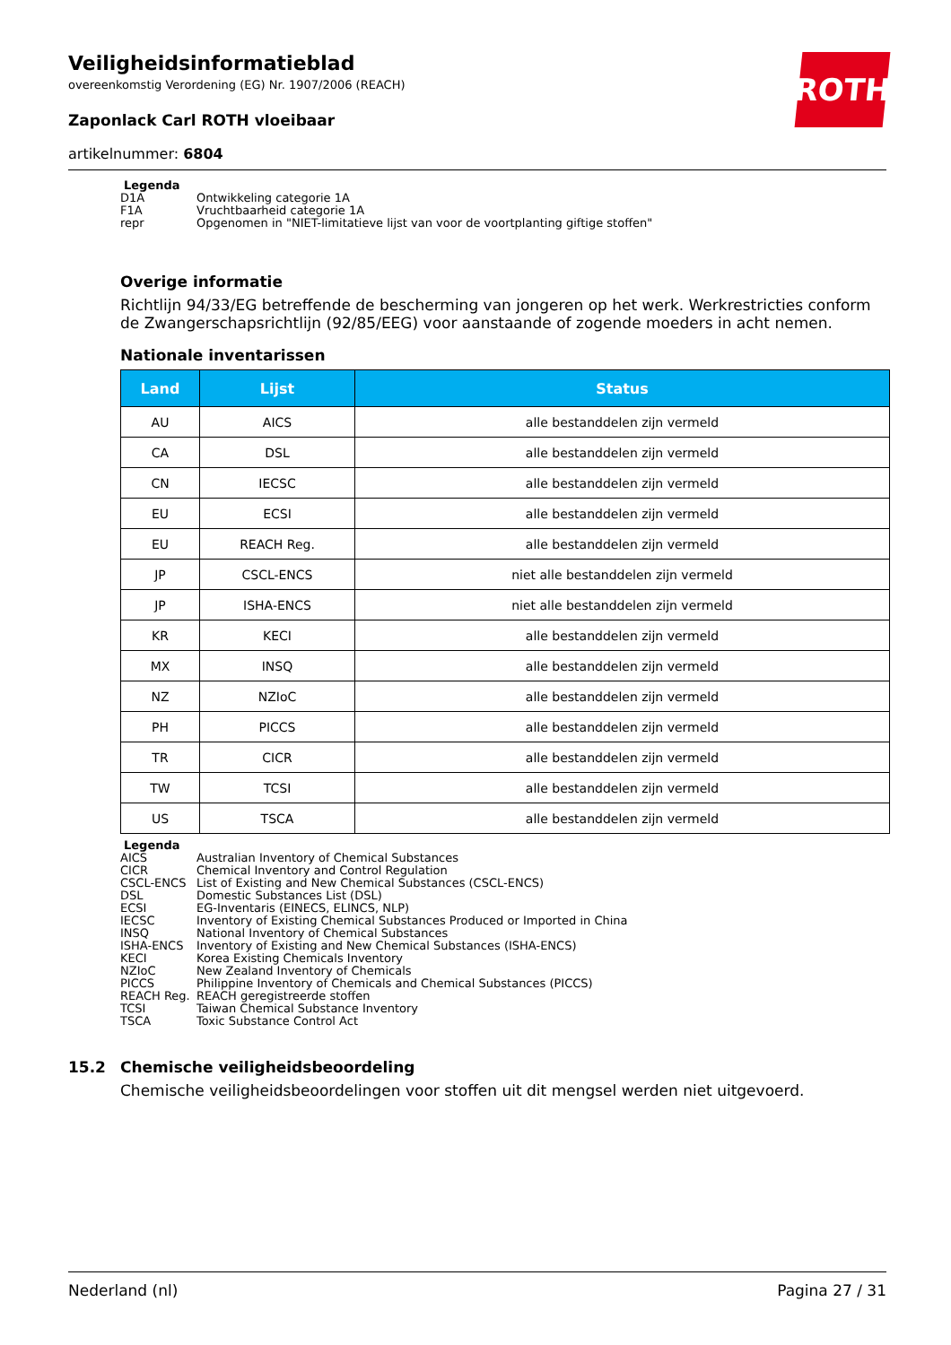ROTH
Veiligheidsinformatieblad
overeenkomstig Verordening (EG) Nr. 1907/2006 (REACH)
Zaponlack Carl ROTH vloeibaar
artikelnummer: 6804
Legenda
D1A Ontwikkeling categorie 1A
F1A Vruchtbaarheid categorie 1A
repr Opgenomen in "NIET-limitatieve lijst van voor de voortplanting giftige stoffen"
Overige informatie
Richtlijn 94/33/EG betreffende de bescherming van jongeren op het werk. Werkrestricties conform de Zwangerschapsrichtlijn (92/85/EEG) voor aanstaande of zogende moeders in acht nemen.
Nationale inventarissen
| Land | Lijst | Status |
| --- | --- | --- |
| AU | AICS | alle bestanddelen zijn vermeld |
| CA | DSL | alle bestanddelen zijn vermeld |
| CN | IECSC | alle bestanddelen zijn vermeld |
| EU | ECSI | alle bestanddelen zijn vermeld |
| EU | REACH Reg. | alle bestanddelen zijn vermeld |
| JP | CSCL-ENCS | niet alle bestanddelen zijn vermeld |
| JP | ISHA-ENCS | niet alle bestanddelen zijn vermeld |
| KR | KECI | alle bestanddelen zijn vermeld |
| MX | INSQ | alle bestanddelen zijn vermeld |
| NZ | NZIoC | alle bestanddelen zijn vermeld |
| PH | PICCS | alle bestanddelen zijn vermeld |
| TR | CICR | alle bestanddelen zijn vermeld |
| TW | TCSI | alle bestanddelen zijn vermeld |
| US | TSCA | alle bestanddelen zijn vermeld |
Legenda
AICS Australian Inventory of Chemical Substances
CICR Chemical Inventory and Control Regulation
CSCL-ENCS List of Existing and New Chemical Substances (CSCL-ENCS)
DSL Domestic Substances List (DSL)
ECSI EG-Inventaris (EINECS, ELINCS, NLP)
IECSC Inventory of Existing Chemical Substances Produced or Imported in China
INSQ National Inventory of Chemical Substances
ISHA-ENCS Inventory of Existing and New Chemical Substances (ISHA-ENCS)
KECI Korea Existing Chemicals Inventory
NZIoC New Zealand Inventory of Chemicals
PICCS Philippine Inventory of Chemicals and Chemical Substances (PICCS)
REACH Reg. REACH geregistreerde stoffen
TCSI Taiwan Chemical Substance Inventory
TSCA Toxic Substance Control Act
15.2 Chemische veiligheidsbeoordeling
Chemische veiligheidsbeoordelingen voor stoffen uit dit mengsel werden niet uitgevoerd.
Nederland (nl) Pagina 27 / 31